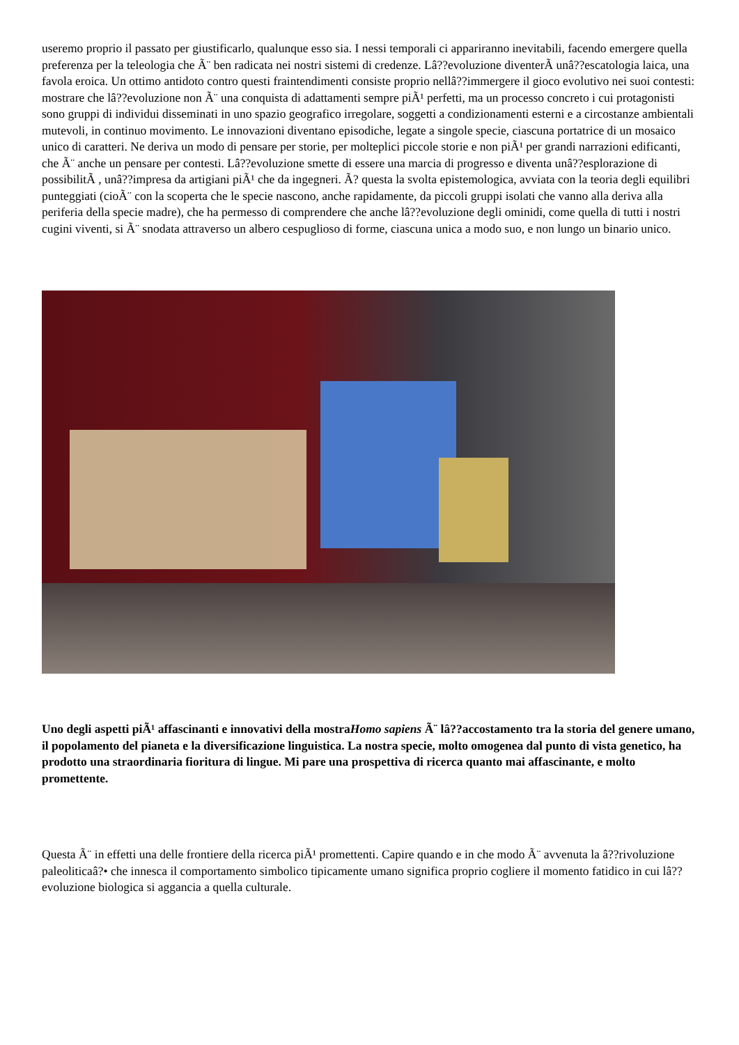useremo proprio il passato per giustificarlo, qualunque esso sia. I nessi temporali ci appariranno inevitabili, facendo emergere quella preferenza per la teleologia che Ã¨ ben radicata nei nostri sistemi di credenze. Lâ??evoluzione diventerÃ unâ??escatologia laica, una favola eroica. Un ottimo antidoto contro questi fraintendimenti consiste proprio nellâ??immergere il gioco evolutivo nei suoi contesti: mostrare che lâ??evoluzione non Ã¨ una conquista di adattamenti sempre piÃ¹ perfetti, ma un processo concreto i cui protagonisti sono gruppi di individui disseminati in uno spazio geografico irregolare, soggetti a condizionamenti esterni e a circostanze ambientali mutevoli, in continuo movimento. Le innovazioni diventano episodiche, legate a singole specie, ciascuna portatrice di un mosaico unico di caratteri. Ne deriva un modo di pensare per storie, per molteplici piccole storie e non piÃ¹ per grandi narrazioni edificanti, che Ã¨ anche un pensare per contesti. Lâ??evoluzione smette di essere una marcia di progresso e diventa unâ??esplorazione di possibilitÃ , unâ??impresa da artigiani piÃ¹ che da ingegneri. Ã? questa la svolta epistemologica, avviata con la teoria degli equilibri punteggiati (cioÃ¨ con la scoperta che le specie nascono, anche rapidamente, da piccoli gruppi isolati che vanno alla deriva alla periferia della specie madre), che ha permesso di comprendere che anche lâ??evoluzione degli ominidi, come quella di tutti i nostri cugini viventi, si Ã¨ snodata attraverso un albero cespuglioso di forme, ciascuna unica a modo suo, e non lungo un binario unico.
Uno degli aspetti piÃ¹ affascinanti e innovativi della mostraHomo sapiens Ã¨ lâ??accostamento tra la storia del genere umano, il popolamento del pianeta e la diversificazione linguistica. La nostra specie, molto omogenea dal punto di vista genetico, ha prodotto una straordinaria fioritura di lingue. Mi pare una prospettiva di ricerca quanto mai affascinante, e molto promettente.
Questa Ã¨ in effetti una delle frontiere della ricerca piÃ¹ promettenti. Capire quando e in che modo Ã¨ avvenuta la â??rivoluzione paleoliticaâ?• che innesca il comportamento simbolico tipicamente umano significa proprio cogliere il momento fatidico in cui lâ??evoluzione biologica si aggancia a quella culturale.